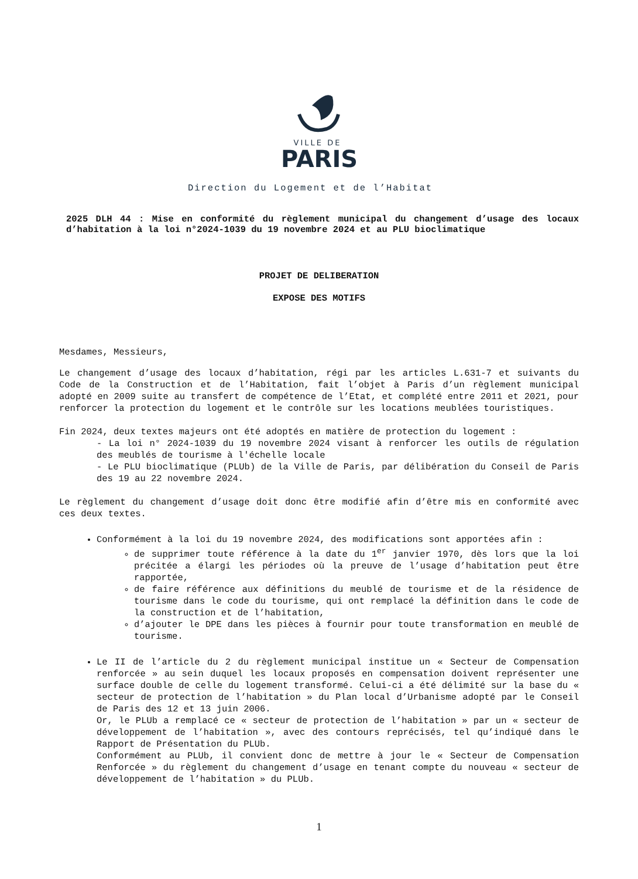VILLE DE
PARIS
Direction du Logement et de l’Habitat
2025 DLH 44 : Mise en conformité du règlement municipal du changement d’usage des locaux d’habitation à la loi n°2024-1039 du 19 novembre 2024 et au PLU bioclimatique
PROJET DE DELIBERATION
EXPOSE DES MOTIFS
Mesdames, Messieurs,
Le changement d’usage des locaux d’habitation, régi par les articles L.631-7 et suivants du Code de la Construction et de l’Habitation, fait l’objet à Paris d’un règlement municipal adopté en 2009 suite au transfert de compétence de l’Etat, et complété entre 2011 et 2021, pour renforcer la protection du logement et le contrôle sur les locations meublées touristiques.
Fin 2024, deux textes majeurs ont été adoptés en matière de protection du logement :
- La loi n° 2024-1039 du 19 novembre 2024 visant à renforcer les outils de régulation des meublés de tourisme à l'échelle locale
- Le PLU bioclimatique (PLUb) de la Ville de Paris, par délibération du Conseil de Paris des 19 au 22 novembre 2024.
Le règlement du changement d’usage doit donc être modifié afin d’être mis en conformité avec ces deux textes.
Conformément à la loi du 19 novembre 2024, des modifications sont apportées afin :
de supprimer toute référence à la date du 1<sup>er</sup> janvier 1970, dès lors que la loi précitée a élargi les périodes où la preuve de l’usage d’habitation peut être rapportée,
de faire référence aux définitions du meublé de tourisme et de la résidence de tourisme dans le code du tourisme, qui ont remplacé la définition dans le code de la construction et de l’habitation,
d’ajouter le DPE dans les pièces à fournir pour toute transformation en meublé de tourisme.
Le II de l’article du 2 du règlement municipal institue un « Secteur de Compensation renforcée » au sein duquel les locaux proposés en compensation doivent représenter une surface double de celle du logement transformé. Celui-ci a été délimité sur la base du « secteur de protection de l’habitation » du Plan local d’Urbanisme adopté par le Conseil de Paris des 12 et 13 juin 2006.
Or, le PLUb a remplacé ce « secteur de protection de l’habitation » par un « secteur de développement de l’habitation », avec des contours reprécisés, tel qu’indiqué dans le Rapport de Présentation du PLUb.
Conformément au PLUb, il convient donc de mettre à jour le « Secteur de Compensation Renforcée » du règlement du changement d’usage en tenant compte du nouveau « secteur de développement de l’habitation » du PLUb.
1